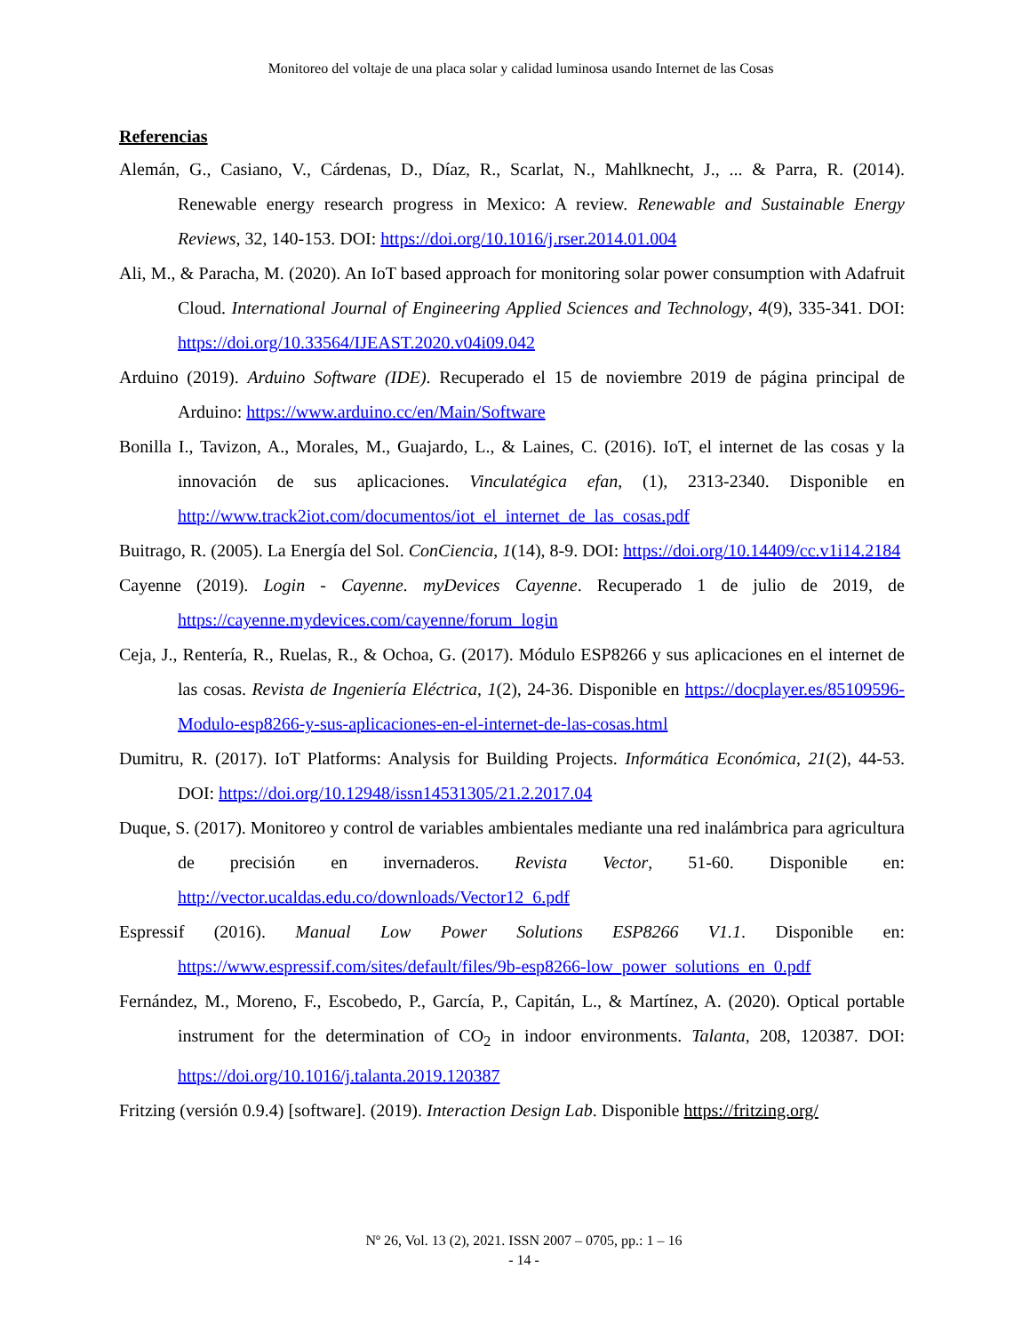Monitoreo del voltaje de una placa solar y calidad luminosa usando Internet de las Cosas
Referencias
Alemán, G., Casiano, V., Cárdenas, D., Díaz, R., Scarlat, N., Mahlknecht, J., ... & Parra, R. (2014). Renewable energy research progress in Mexico: A review. Renewable and Sustainable Energy Reviews, 32, 140-153. DOI: https://doi.org/10.1016/j.rser.2014.01.004
Ali, M., & Paracha, M. (2020). An IoT based approach for monitoring solar power consumption with Adafruit Cloud. International Journal of Engineering Applied Sciences and Technology, 4(9), 335-341. DOI: https://doi.org/10.33564/IJEAST.2020.v04i09.042
Arduino (2019). Arduino Software (IDE). Recuperado el 15 de noviembre 2019 de página principal de Arduino: https://www.arduino.cc/en/Main/Software
Bonilla I., Tavizon, A., Morales, M., Guajardo, L., & Laines, C. (2016). IoT, el internet de las cosas y la innovación de sus aplicaciones. Vinculatégica efan, (1), 2313-2340. Disponible en http://www.track2iot.com/documentos/iot_el_internet_de_las_cosas.pdf
Buitrago, R. (2005). La Energía del Sol. ConCiencia, 1(14), 8-9. DOI: https://doi.org/10.14409/cc.v1i14.2184
Cayenne (2019). Login - Cayenne. myDevices Cayenne. Recuperado 1 de julio de 2019, de https://cayenne.mydevices.com/cayenne/forum_login
Ceja, J., Rentería, R., Ruelas, R., & Ochoa, G. (2017). Módulo ESP8266 y sus aplicaciones en el internet de las cosas. Revista de Ingeniería Eléctrica, 1(2), 24-36. Disponible en https://docplayer.es/85109596-Modulo-esp8266-y-sus-aplicaciones-en-el-internet-de-las-cosas.html
Dumitru, R. (2017). IoT Platforms: Analysis for Building Projects. Informática Económica, 21(2), 44-53. DOI: https://doi.org/10.12948/issn14531305/21.2.2017.04
Duque, S. (2017). Monitoreo y control de variables ambientales mediante una red inalámbrica para agricultura de precisión en invernaderos. Revista Vector, 51-60. Disponible en: http://vector.ucaldas.edu.co/downloads/Vector12_6.pdf
Espressif (2016). Manual Low Power Solutions ESP8266 V1.1. Disponible en: https://www.espressif.com/sites/default/files/9b-esp8266-low_power_solutions_en_0.pdf
Fernández, M., Moreno, F., Escobedo, P., García, P., Capitán, L., & Martínez, A. (2020). Optical portable instrument for the determination of CO<sub>2</sub> in indoor environments. Talanta, 208, 120387. DOI: https://doi.org/10.1016/j.talanta.2019.120387
Fritzing (versión 0.9.4) [software]. (2019). Interaction Design Lab. Disponible https://fritzing.org/
Nº 26, Vol. 13 (2), 2021. ISSN 2007 – 0705, pp.: 1 – 16
- 14 -